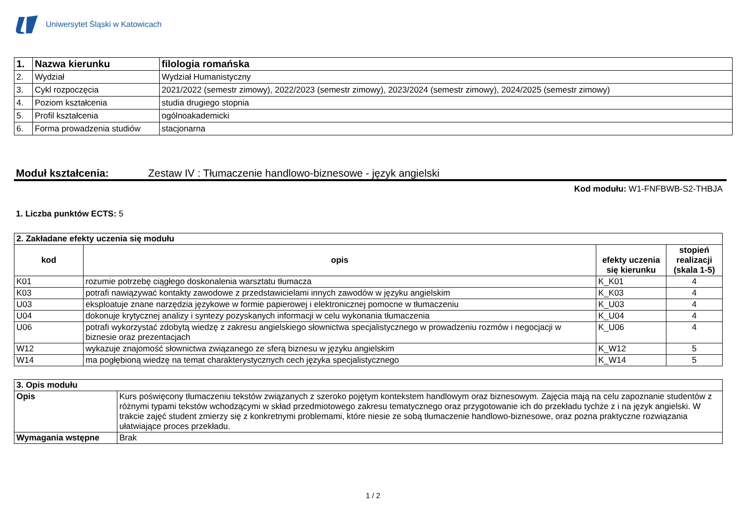Uniwersytet Śląski w Katowicach
| 1. | Nazwa kierunku | filologia romańska |
| 2. | Wydział | Wydział Humanistyczny |
| 3. | Cykl rozpoczęcia | 2021/2022 (semestr zimowy), 2022/2023 (semestr zimowy), 2023/2024 (semestr zimowy), 2024/2025 (semestr zimowy) |
| 4. | Poziom kształcenia | studia drugiego stopnia |
| 5. | Profil kształcenia | ogólnoakademicki |
| 6. | Forma prowadzenia studiów | stacjonarna |
Moduł kształcenia: Zestaw IV : Tłumaczenie handlowo-biznesowe - język angielski
Kod modułu: W1-FNFBWB-S2-THBJA
1. Liczba punktów ECTS: 5
| 2. Zakładane efekty uczenia się modułu | | | |
| --- | --- | --- | --- |
| kod | opis | efekty uczenia się kierunku | stopień realizacji (skala 1-5) |
| K01 | rozumie potrzebę ciągłego doskonalenia warsztatu tłumacza | K_K01 | 4 |
| K03 | potrafi nawiązywać kontakty zawodowe z przedstawicielami innych zawodów w języku angielskim | K_K03 | 4 |
| U03 | eksploatuje znane narzędzia językowe w formie papierowej i elektronicznej pomocne w tłumaczeniu | K_U03 | 4 |
| U04 | dokonuje krytycznej analizy i syntezy pozyskanych informacji w celu wykonania tłumaczenia | K_U04 | 4 |
| U06 | potrafi wykorzystać zdobytą wiedzę z zakresu angielskiego słownictwa specjalistycznego w prowadzeniu rozmów i negocjacji w biznesie oraz prezentacjach | K_U06 | 4 |
| W12 | wykazuje znajomość słownictwa związanego ze sferą biznesu w języku angielskim | K_W12 | 5 |
| W14 | ma pogłębioną wiedzę na temat charakterystycznych cech języka specjalistycznego | K_W14 | 5 |
| 3. Opis modułu | |
| --- | --- |
| Opis | Kurs poświęcony tłumaczeniu tekstów związanych z szeroko pojętym kontekstem handlowym oraz biznesowym. Zajęcia mają na celu zapoznanie studentów z różnymi typami tekstów wchodzącymi w skład przedmiotowego zakresu tematycznego oraz przygotowanie ich do przekładu tychże z i na język angielski. W trakcie zajęć student zmierzy się z konkretnymi problemami, które niesie ze sobą tłumaczenie handlowo-biznesowe, oraz pozna praktyczne rozwiązania ułatwiające proces przekładu. |
| Wymagania wstępne | Brak |
1 / 2